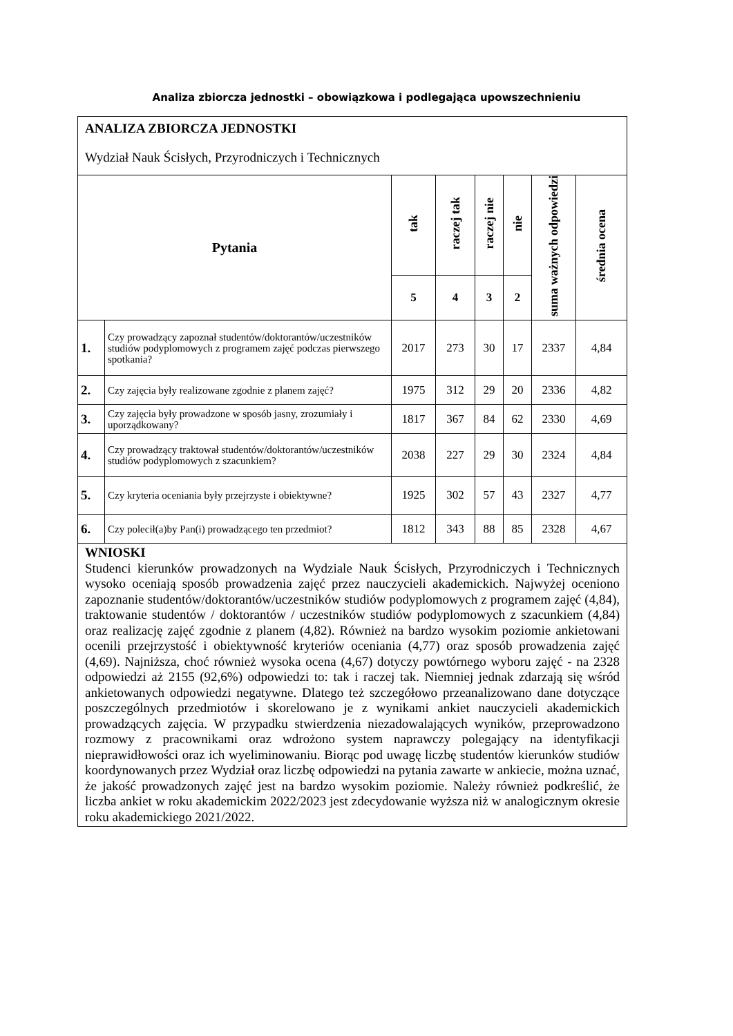Analiza zbiorcza jednostki – obowiązkowa i podlegająca upowszechnieniu
| ANALIZA ZBIORCZA JEDNOSTKI Wydział Nauk Ścisłych, Przyrodniczych i Technicznych | | | | | | | |
| Pytania | | tak | raczej tak | raczej nie | nie | suma ważnych odpowiedzi | średnia ocena |
| | | 5 | 4 | 3 | 2 | | |
| 1. | Czy prowadzący zapoznał studentów/doktorantów/uczestników studiów podyplomowych z programem zajęć podczas pierwszego spotkania? | 2017 | 273 | 30 | 17 | 2337 | 4,84 |
| 2. | Czy zajęcia były realizowane zgodnie z planem zajęć? | 1975 | 312 | 29 | 20 | 2336 | 4,82 |
| 3. | Czy zajęcia były prowadzone w sposób jasny, zrozumiały i uporządkowany? | 1817 | 367 | 84 | 62 | 2330 | 4,69 |
| 4. | Czy prowadzący traktował studentów/doktorantów/uczestników studiów podyplomowych z szacunkiem? | 2038 | 227 | 29 | 30 | 2324 | 4,84 |
| 5. | Czy kryteria oceniania były przejrzyste i obiektywne? | 1925 | 302 | 57 | 43 | 2327 | 4,77 |
| 6. | Czy polecił(a)by Pan(i) prowadzącego ten przedmiot? | 1812 | 343 | 88 | 85 | 2328 | 4,67 |
| WNIOSKI Studenci kierunków prowadzonych na Wydziale Nauk Ścisłych, Przyrodniczych i Technicznych wysoko oceniają sposób prowadzenia zajęć przez nauczycieli akademickich. Najwyżej oceniono zapoznanie studentów/doktorantów/uczestników studiów podyplomowych z programem zajęć (4,84), traktowanie studentów / doktorantów / uczestników studiów podyplomowych z szacunkiem (4,84) oraz realizację zajęć zgodnie z planem (4,82). Również na bardzo wysokim poziomie ankietowani ocenili przejrzystość i obiektywność kryteriów oceniania (4,77) oraz sposób prowadzenia zajęć (4,69). Najniższa, choć również wysoka ocena (4,67) dotyczy powtórnego wyboru zajęć - na 2328 odpowiedzi aż 2155 (92,6%) odpowiedzi to: tak i raczej tak. Niemniej jednak zdarzają się wśród ankietowanych odpowiedzi negatywne. Dlatego też szczegółowo przeanalizowano dane dotyczące poszczególnych przedmiotów i skorelowano je z wynikami ankiet nauczycieli akademickich prowadzących zajęcia. W przypadku stwierdzenia niezadowalających wyników, przeprowadzono rozmowy z pracownikami oraz wdrożono system naprawczy polegający na identyfikacji nieprawidłowości oraz ich wyeliminowaniu. Biorąc pod uwagę liczbę studentów kierunków studiów koordynowanych przez Wydział oraz liczbę odpowiedzi na pytania zawarte w ankiecie, można uznać, że jakość prowadzonych zajęć jest na bardzo wysokim poziomie. Należy również podkreślić, że liczba ankiet w roku akademickim 2022/2023 jest zdecydowanie wyższa niż w analogicznym okresie roku akademickiego 2021/2022. | | | | | | | |